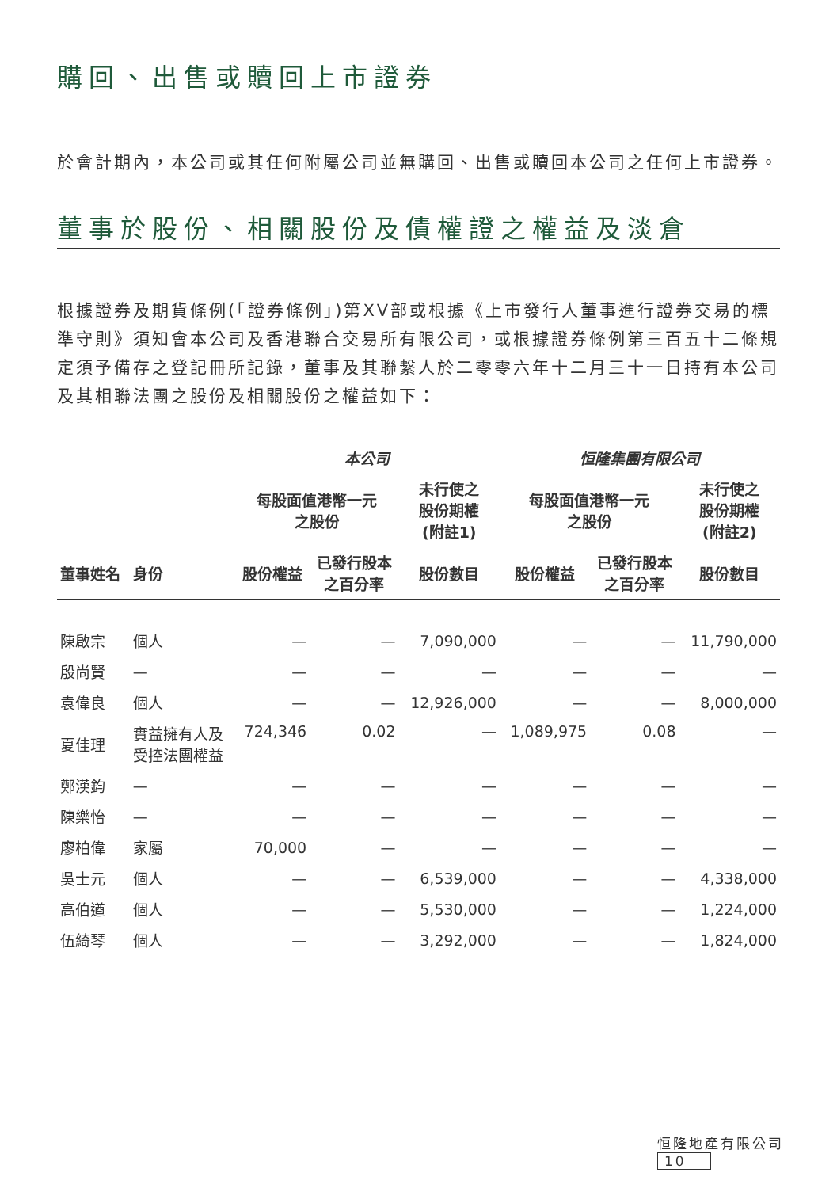購回、出售或贖回上市證券
於會計期內，本公司或其任何附屬公司並無購回、出售或贖回本公司之任何上市證券。
董事於股份、相關股份及債權證之權益及淡倉
根據證券及期貨條例(「證券條例」)第XV部或根據《上市發行人董事進行證券交易的標準守則》須知會本公司及香港聯合交易所有限公司，或根據證券條例第三百五十二條規定須予備存之登記冊所記錄，董事及其聯繫人於二零零六年十二月三十一日持有本公司及其相聯法團之股份及相關股份之權益如下：
| | | 本公司 | | | 恒隆集團有限公司 | | |
| --- | --- | --- | --- | --- | --- | --- | --- |
| | | 每股面值港幣一元 之股份 | | 未行使之 股份期權 (附註1) | 每股面值港幣一元 之股份 | | 未行使之 股份期權 (附註2) |
| 董事姓名 | 身份 | 股份權益 | 已發行股本 之百分率 | 股份數目 | 股份權益 | 已發行股本 之百分率 | 股份數目 |
| 陳啟宗 | 個人 | — | — | 7,090,000 | — | — | 11,790,000 |
| 殷尚賢 | — | — | — | — | — | — | — |
| 袁偉良 | 個人 | — | — | 12,926,000 | — | — | 8,000,000 |
| 夏佳理 | 實益擁有人及 受控法團權益 | 724,346 | 0.02 | — | 1,089,975 | 0.08 | — |
| 鄭漢鈞 | — | — | — | — | — | — | — |
| 陳樂怡 | — | — | — | — | — | — | — |
| 廖柏偉 | 家屬 | 70,000 | — | — | — | — | — |
| 吳士元 | 個人 | — | — | 6,539,000 | — | — | 4,338,000 |
| 高伯遒 | 個人 | — | — | 5,530,000 | — | — | 1,224,000 |
| 伍綺琴 | 個人 | — | — | 3,292,000 | — | — | 1,824,000 |
恒隆地產有限公司 10